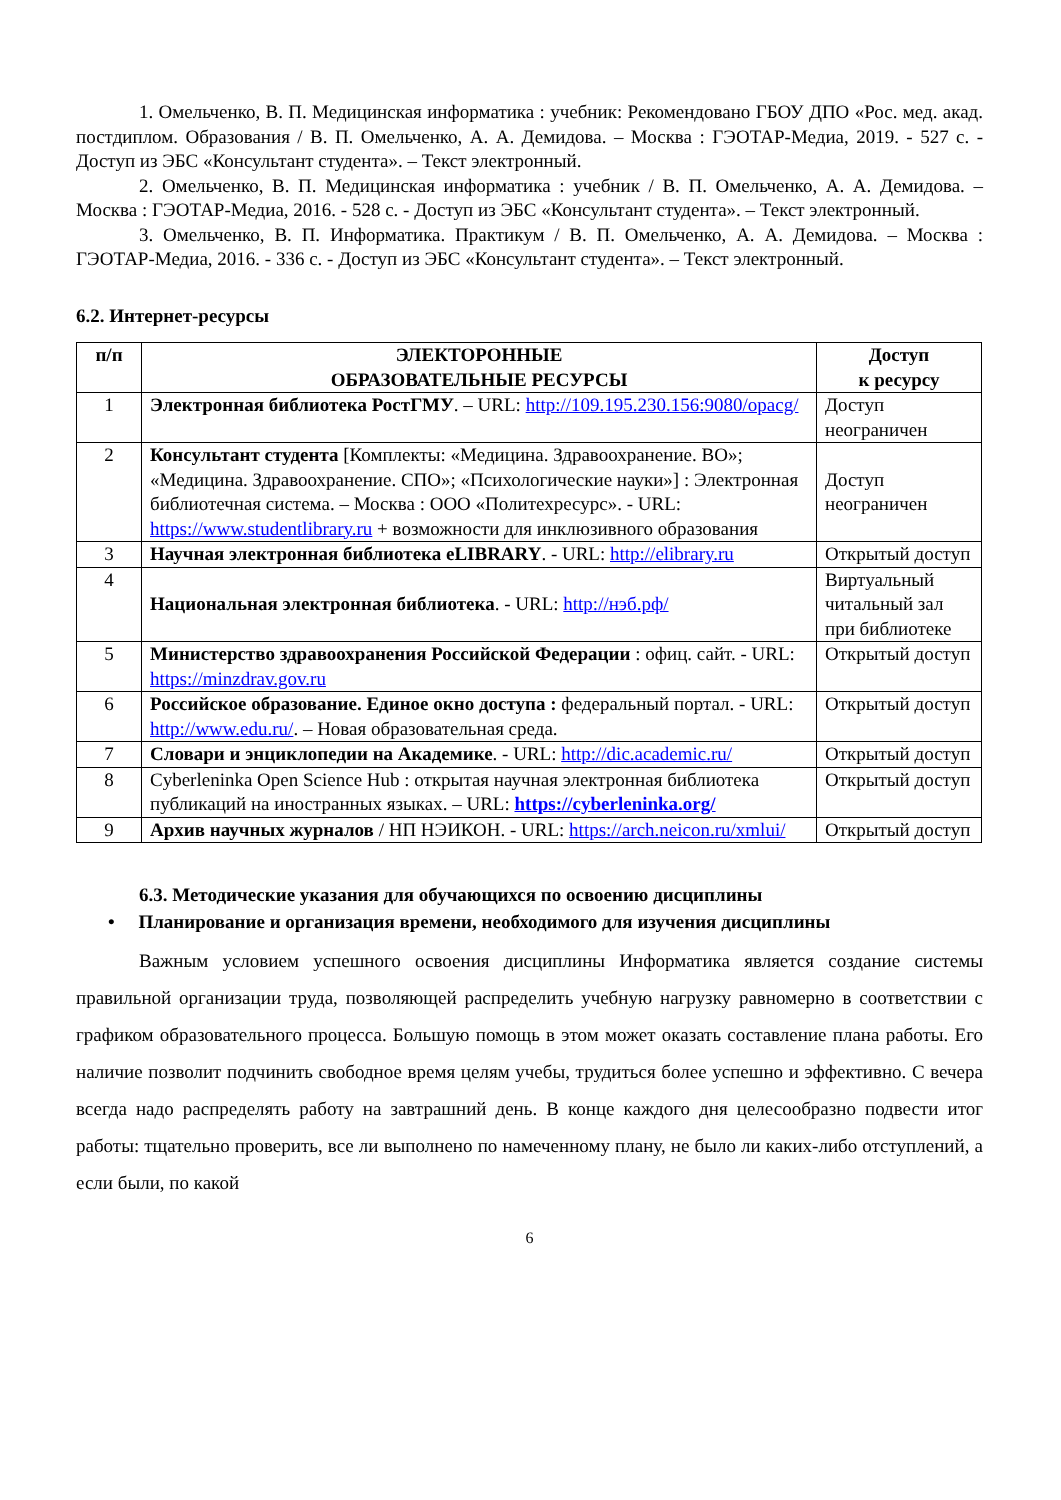1. Омельченко, В. П. Медицинская информатика : учебник: Рекомендовано ГБОУ ДПО «Рос. мед. акад. постдиплом. Образования / В. П. Омельченко, А. А. Демидова. – Москва : ГЭОТАР-Медиа, 2019. - 527 с. - Доступ из ЭБС «Консультант студента». – Текст электронный.
2. Омельченко, В. П. Медицинская информатика : учебник / В. П. Омельченко, А. А. Демидова. – Москва : ГЭОТАР-Медиа, 2016. - 528 с. - Доступ из ЭБС «Консультант студента». – Текст электронный.
3. Омельченко, В. П. Информатика. Практикум / В. П. Омельченко, А. А. Демидова. – Москва : ГЭОТАР-Медиа, 2016. - 336 с. - Доступ из ЭБС «Консультант студента». – Текст электронный.
6.2. Интернет-ресурсы
| п/п | ЭЛЕКТОРОННЫЕ ОБРАЗОВАТЕЛЬНЫЕ РЕСУРСЫ | Доступ к ресурсу |
| --- | --- | --- |
| 1 | Электронная библиотека РостГМУ . – URL: http://109.195.230.156:9080/opacg/ | Доступ неограничен |
| 2 | Консультант студента [Комплекты: «Медицина. Здравоохранение. ВО»; «Медицина. Здравоохранение. СПО»; «Психологические науки»] : Электронная библиотечная система. – Москва : ООО «Политехресурс». - URL: https://www.studentlibrary.ru + возможности для инклюзивного образования | Доступ неограничен |
| 3 | Научная электронная библиотека eLIBRARY . - URL: http://elibrary.ru | Открытый доступ |
| 4 | Национальная электронная библиотека . - URL: http://нэб.рф/ | Виртуальный читальный зал при библиотеке |
| 5 | Министерство здравоохранения Российской Федерации : офиц. сайт. - URL: https://minzdrav.gov.ru | Открытый доступ |
| 6 | Российское образование. Единое окно доступа : федеральный портал. - URL: http://www.edu.ru/ . – Новая образовательная среда. | Открытый доступ |
| 7 | Словари и энциклопедии на Академике . - URL: http://dic.academic.ru/ | Открытый доступ |
| 8 | Cyberleninka Open Science Hub : открытая научная электронная библиотека публикаций на иностранных языках. – URL: https://cyberleninka.org/ | Открытый доступ |
| 9 | Архив научных журналов / НП НЭИКОН. - URL: https://arch.neicon.ru/xmlui/ | Открытый доступ |
6.3. Методические указания для обучающихся по освоению дисциплины
• Планирование и организация времени, необходимого для изучения дисциплины
Важным условием успешного освоения дисциплины Информатика является создание системы правильной организации труда, позволяющей распределить учебную нагрузку равномерно в соответствии с графиком образовательного процесса. Большую помощь в этом может оказать составление плана работы. Его наличие позволит подчинить свободное время целям учебы, трудиться более успешно и эффективно. С вечера всегда надо распределять работу на завтрашний день. В конце каждого дня целесообразно подвести итог работы: тщательно проверить, все ли выполнено по намеченному плану, не было ли каких-либо отступлений, а если были, по какой
6